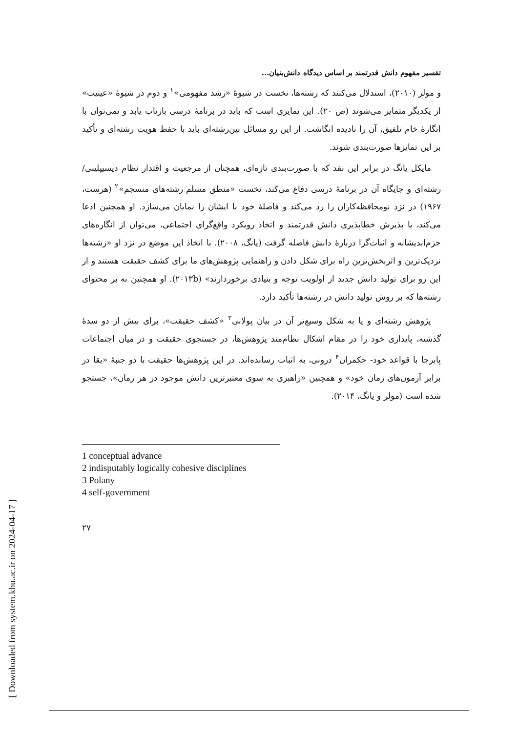[ Downloaded from system.khu.ac.ir on 2024-04-17 ]
تفسیر مفهوم دانش قدرتمند بر اساس دیدگاه دانش‌بنیان...
و مولر (۲۰۱۰)، استدلال می‌کنند که رشته‌ها، نخست در شیوهٔ «رشد مفهومی»<sup>۱</sup> و دوم در شیوهٔ «عینیت» از یکدیگر متمایز می‌شوند (ص ۲۰). این تمایزی است که باید در برنامهٔ درسی بازتاب یابد و نمی‌توان با انگارهٔ خام تلفیق، آن را نادیده انگاشت. از این رو مسائل بین‌رشته‌ای باید با حفظ هویت رشته‌ای و تأکید بر این تمایزها صورت‌بندی شوند.
مایکل یانگ در برابر این نقد که با صورت‌بندی تازه‌ای، همچنان از مرجعیت و اقتدار نظام دیسیپلینی/ رشته‌ای و جایگاه آن در برنامهٔ درسی دفاع می‌کند، نخست «منطق مسلم رشته‌های منسجم»<sup>۲</sup> (هرست، ۱۹۶۷) در نزد نومحافظه‌کاران را رد می‌کند و فاصلهٔ خود با ایشان را نمایان می‌سازد. او همچنین ادعا می‌کند، با پذیرش خطاپذیری دانش قدرتمند و اتخاذ رویکرد واقع‌گرای اجتماعی، می‌توان از انگاره‌های جزم‌اندیشانه و اثبات‌گرا دربارهٔ دانش فاصله گرفت (یانگ، ۲۰۰۸). با اتخاذ این موضع در نزد او «رشته‌ها نزدیک‌ترین و اثربخش‌ترین راه برای شکل دادن و راهنمایی پژوهش‌های ما برای کشف حقیقت هستند و از این رو برای تولید دانش جدید از اولویت توجه و بنیادی برخوردارند» (۲۰۱۳b). او همچنین نه بر محتوای رشته‌ها که بر روش تولید دانش در رشته‌ها تأکید دارد.
پژوهش رشته‌ای و یا به شکل وسیع‌تر آن در بیان پولانی<sup>۳</sup> «کشف حقیقت»، برای بیش از دو سدهٔ گذشته، پایداری خود را در مقام اشکال نظام‌مند پژوهش‌ها، در جستجوی حقیقت و در میان اجتماعات پابرجا با قواعد خود- حکمران<sup>۴</sup> درونی، به اثبات رسانده‌اند. در این پژوهش‌ها حقیقت با دو جنبهٔ «بقا در برابر آزمون‌های زمان خود» و همچنین «راهبری به سوی معتبرترین دانش موجود در هر زمان»، جستجو شده است (مولر و یانگ، ۲۰۱۴).
1 conceptual advance
2 indisputably logically cohesive disciplines
3 Polany
4 self-government
۲۷